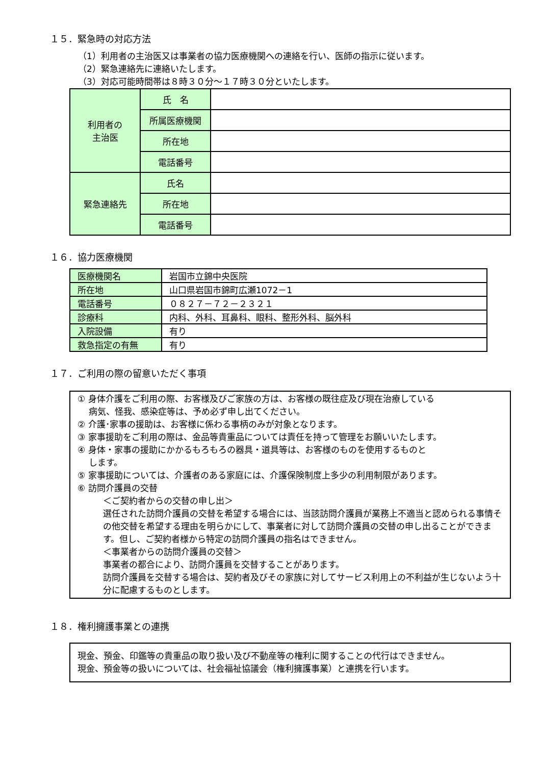１５．緊急時の対応方法
（1）利用者の主治医又は事業者の協力医療機関への連絡を行い、医師の指示に従います。
（2）緊急連絡先に連絡いたします。
（3）対応可能時間帯は８時３０分～１７時３０分といたします。
| 利用者の 主治医 | 氏 名 | |
| | 所属医療機関 | |
| | 所在地 | |
| | 電話番号 | |
| 緊急連絡先 | 氏名 | |
| | 所在地 | |
| | 電話番号 | |
１６．協力医療機関
| 医療機関名 | 岩国市立錦中央医院 |
| 所在地 | 山口県岩国市錦町広瀬1072－1 |
| 電話番号 | ０８２７－７２－２３２１ |
| 診療科 | 内科、外科、耳鼻科、眼科、整形外科、脳外科 |
| 入院設備 | 有り |
| 救急指定の有無 | 有り |
１７．ご利用の際の留意いただく事項
① 身体介護をご利用の際、お客様及びご家族の方は、お客様の既往症及び現在治療している
　 病気、怪我、感染症等は、予め必ず申し出てください。
② 介護･家事の援助は、お客様に係わる事柄のみが対象となります。
③ 家事援助をご利用の際は、金品等貴重品については責任を持って管理をお願いいたします。
④ 身体・家事の援助にかかるもろもろの器具・道具等は、お客様のものを使用するものと
　 します。
⑤ 家事援助については、介護者のある家庭には、介護保険制度上多少の利用制限があります。
⑥ 訪問介護員の交替
＜ご契約者からの交替の申し出＞
選任された訪問介護員の交替を希望する場合には、当該訪問介護員が業務上不適当と認められる事情その他交替を希望する理由を明らかにして、事業者に対して訪問介護員の交替の申し出ることができます。但し、ご契約者様から特定の訪問介護員の指名はできません。
＜事業者からの訪問介護員の交替＞
事業者の都合により、訪問介護員を交替することがあります。
訪問介護員を交替する場合は、契約者及びその家族に対してサービス利用上の不利益が生じないよう十分に配慮するものとします。
１８．権利擁護事業との連携
現金、預金、印鑑等の貴重品の取り扱い及び不動産等の権利に関することの代行はできません。
現金、預金等の扱いについては、社会福祉協議会（権利擁護事業）と連携を行います。